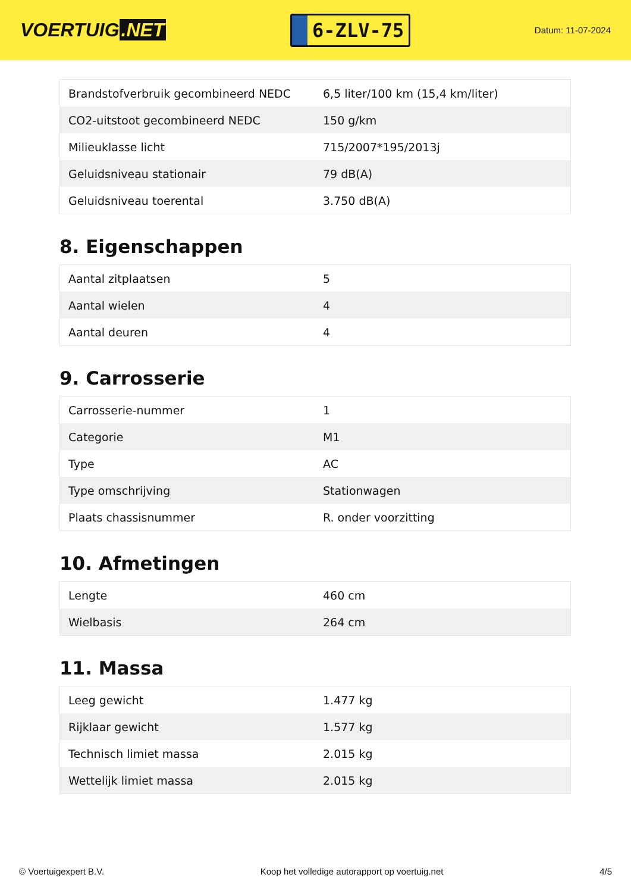VOERTUIG.NET
6-ZLV-75
Datum: 11-07-2024
| Brandstofverbruik gecombineerd NEDC | 6,5 liter/100 km (15,4 km/liter) |
| CO2-uitstoot gecombineerd NEDC | 150 g/km |
| Milieuklasse licht | 715/2007*195/2013j |
| Geluidsniveau stationair | 79 dB(A) |
| Geluidsniveau toerental | 3.750 dB(A) |
8. Eigenschappen
| Aantal zitplaatsen | 5 |
| Aantal wielen | 4 |
| Aantal deuren | 4 |
9. Carrosserie
| Carrosserie-nummer | 1 |
| Categorie | M1 |
| Type | AC |
| Type omschrijving | Stationwagen |
| Plaats chassisnummer | R. onder voorzitting |
10. Afmetingen
| Lengte | 460 cm |
| Wielbasis | 264 cm |
11. Massa
| Leeg gewicht | 1.477 kg |
| Rijklaar gewicht | 1.577 kg |
| Technisch limiet massa | 2.015 kg |
| Wettelijk limiet massa | 2.015 kg |
© Voertuigexpert B.V. Koop het volledige autorapport op voertuig.net 4/5